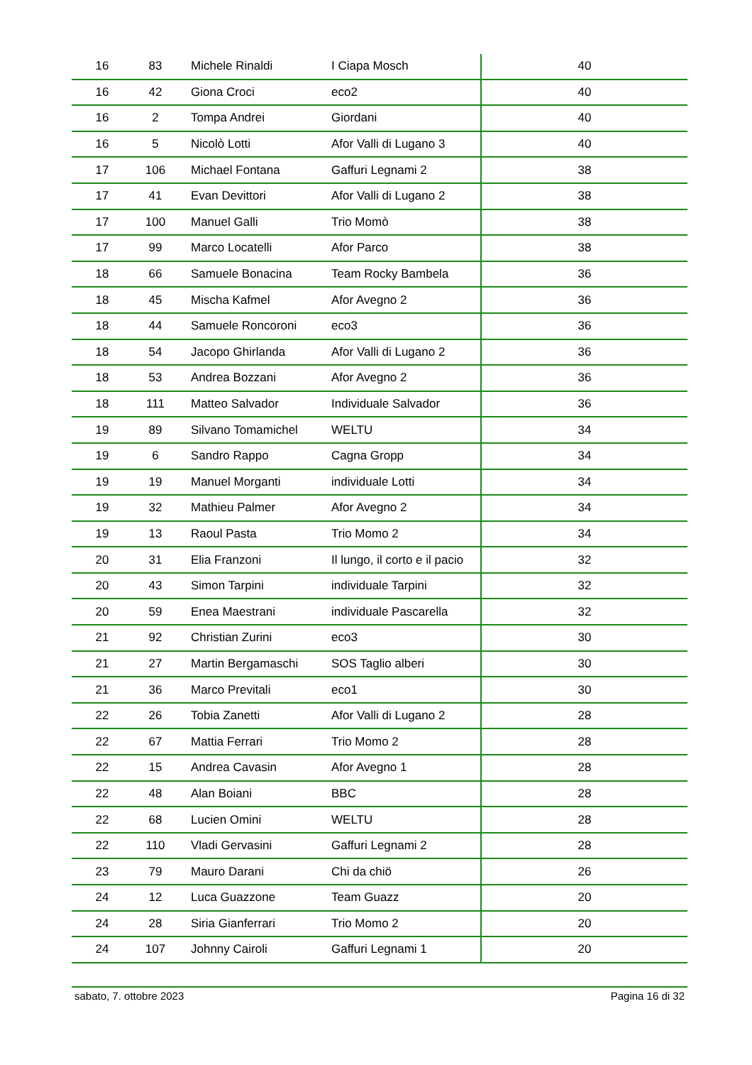| 16 | 83 | Michele Rinaldi | I Ciapa Mosch | 40 |
| 16 | 42 | Giona Croci | eco2 | 40 |
| 16 | 2 | Tompa Andrei | Giordani | 40 |
| 16 | 5 | Nicolò Lotti | Afor Valli di Lugano 3 | 40 |
| 17 | 106 | Michael Fontana | Gaffuri Legnami 2 | 38 |
| 17 | 41 | Evan Devittori | Afor Valli di Lugano 2 | 38 |
| 17 | 100 | Manuel Galli | Trio Momò | 38 |
| 17 | 99 | Marco Locatelli | Afor Parco | 38 |
| 18 | 66 | Samuele Bonacina | Team Rocky Bambela | 36 |
| 18 | 45 | Mischa Kafmel | Afor Avegno 2 | 36 |
| 18 | 44 | Samuele Roncoroni | eco3 | 36 |
| 18 | 54 | Jacopo Ghirlanda | Afor Valli di Lugano 2 | 36 |
| 18 | 53 | Andrea Bozzani | Afor Avegno 2 | 36 |
| 18 | 111 | Matteo Salvador | Individuale Salvador | 36 |
| 19 | 89 | Silvano Tomamichel | WELTU | 34 |
| 19 | 6 | Sandro Rappo | Cagna Gropp | 34 |
| 19 | 19 | Manuel Morganti | individuale Lotti | 34 |
| 19 | 32 | Mathieu Palmer | Afor Avegno 2 | 34 |
| 19 | 13 | Raoul Pasta | Trio Momo 2 | 34 |
| 20 | 31 | Elia Franzoni | Il lungo, il corto e il pacio | 32 |
| 20 | 43 | Simon Tarpini | individuale Tarpini | 32 |
| 20 | 59 | Enea Maestrani | individuale Pascarella | 32 |
| 21 | 92 | Christian Zurini | eco3 | 30 |
| 21 | 27 | Martin Bergamaschi | SOS Taglio alberi | 30 |
| 21 | 36 | Marco Previtali | eco1 | 30 |
| 22 | 26 | Tobia Zanetti | Afor Valli di Lugano 2 | 28 |
| 22 | 67 | Mattia Ferrari | Trio Momo 2 | 28 |
| 22 | 15 | Andrea Cavasin | Afor Avegno 1 | 28 |
| 22 | 48 | Alan Boiani | BBC | 28 |
| 22 | 68 | Lucien Omini | WELTU | 28 |
| 22 | 110 | Vladi Gervasini | Gaffuri Legnami 2 | 28 |
| 23 | 79 | Mauro Darani | Chi da chiö | 26 |
| 24 | 12 | Luca Guazzone | Team Guazz | 20 |
| 24 | 28 | Siria Gianferrari | Trio Momo 2 | 20 |
| 24 | 107 | Johnny Cairoli | Gaffuri Legnami 1 | 20 |
sabato, 7. ottobre 2023 Pagina 16 di 32